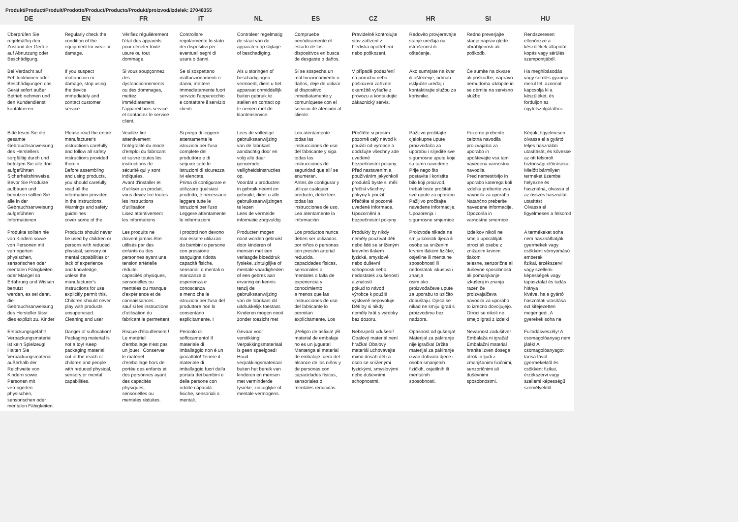Produkt/Product/Produit/Prodotto/Product/Producto/Produkt/proizvod/Izdelek: 27048355
| DE | EN | FR | IT | NL | ES | CZ | HR | SI | HU |
| --- | --- | --- | --- | --- | --- | --- | --- | --- | --- |
| Überprüfen Sie regelmäßig den Zustand der Geräte auf Abnutzung oder Beschädigung. | Regularly check the condition of the equipment for wear or damage. | Vérifiez régulièrement l'état des appareils pour déceler toute usure ou tout dommage. | Controllare regolarmente lo stato dei dispositivi per eventuali segni di usura o danni. | Controleer regelmatig de staat van de apparaten op slijtage of beschadiging. | Compruebe periódicamente el estado de los dispositivos en busca de desgaste o daños. | Pravidelně kontrolujte stav zařízení z hlediska opotřebení nebo poškození. | Redovito provjeravajte stanje uređaja na istrošenost ili oštećenje. | Redno preverjajte stanje naprav glede obrabljenosti ali poškodb. | Rendszeresen ellenőrizze a készülékek állapotát kopás vagy sérülés szempontjából. |
| Bei Verdacht auf Fehlfunktionen oder Beschädigungen das Gerät sofort außer Betrieb nehmen und den Kundendienst kontaktieren. | If you suspect malfunction or damage, stop using the device immediately and contact customer service. | Si vous soupçonnez des dysfonctionnements ou des dommages, mettez immédiatement l'appareil hors service et contactez le service client. | Se si sospettano malfunzionamenti o danni, mettere immediatamente fuori servizio l'apparecchio e contattare il servizio clienti. | Als u storingen of beschadigingen vermoedt, dient u het apparaat onmiddellijk buiten gebruik te stellen en contact op te nemen met de klantenservice. | Si se sospecha un mal funcionamiento o daños, deje de utilizar el dispositivo inmediatamente y comuníquese con el servicio de atención al cliente. | V případě podezření na poruchu nebo poškození zařízení okamžitě vyřaďte z provozu a kontaktujte zákaznický servis. | Ako sumnjate na kvar ili oštećenje, odmah isključite uređaj i kontaktirajte službu za korisnike. | Če sumite na okvare ali poškodbe, napravo nemudoma izklopite in se obrnite na servisno službo. | Ha meghibásodás vagy sérülés gyanúja merül fel, azonnal kapcsolja ki a készüléket, és forduljon az ügyfélszolgálathoz. |
| Bitte lesen Sie die gesamte Gebrauchsanweisung des Herstellers sorgfältig durch und befolgen Sie alle dort aufgeführten Sicherheitshinweise. Bevor Sie Produkte aufbauen und benutzen sollten Sie alle in der Gebrauchsanweisung aufgeführten Informationen | Please read the entire manufacturer's instructions carefully and follow all safety instructions provided therein. Before assembling and using products, you should carefully read all the information provided in the instructions. Warnings and safety guidelines cover some of the | Veuillez lire attentivement l'intégralité du mode d'emploi du fabricant et suivre toutes les instructions de sécurité qui y sont indiquées. Avant d'installer et d'utiliser un produit, vous devez lire toutes les instructions d'utilisation Lisez attentivement les informations | Si prega di leggere attentamente le istruzioni per l'uso complete del produttore e di seguire tutte le istruzioni di sicurezza ivi elencate. Prima di configurare e utilizzare qualsiasi prodotto, è necessario leggere tutte le istruzioni per l'uso Leggere attentamente le informazioni | Lees de volledige gebruiksaanwijzing van de fabrikant aandachtig door en volg alle daar genoemde veiligheidsinstructies op. Voordat u producten in gebruik neemt en gebruikt, dient u alle gebruiksaanwijzingen te lezen Lees de vermelde informatie zorgvuldig | Lea atentamente todas las instrucciones de uso del fabricante y siga todas las instrucciones de seguridad que allí se enumeran. Antes de configurar y utilizar cualquier producto, debe leer todas las instrucciones de uso. Lea atentamente la información | Přečtěte si prosím pozorně celý návod k použití od výrobce a dodržujte všechny zde uvedené bezpečnostní pokyny. Před nastavením a používáním jakýchkoli produktů byste si měli přečíst všechny pokyny k použití Přečtěte si pozorně uvedené informace. Upozornění a bezpečnostní pokyny | Pažljivo pročitajte cjelokupne upute proizvođača za uporabu i slijedite sve sigurnosne upute koje su tamo navedene. Prije nego što postavite i koristite bilo koji proizvod, trebali biste pročitati sve upute za uporabu Pažljivo pročitajte navedene informacije. Upozorenja i sigurnosne smjernice | Pozorno preberite celotna navodila proizvajalca za uporabo in upoštevajte vsa tam navedena varnostna navodila. Pred namestitvijo in uporabo katerega koli izdelka preberite vsa navodila za uporabo Natančno preberite navedene informacije. Opozorila in varnostne smernice | Kérjük, figyelmesen olvassa el a gyártó teljes használati utasítását, és kövesse az ott felsorolt biztonsági előírásokat. Mielőtt bármilyen terméket üzembe helyezne és használna, olvassa el az összes használati utasítást Olvassa el figyelmesen a felsorolt |
| Produkte sollten nie von Kindern sowie von Personen mit verringerten physischen, sensorischen oder mentalen Fähigkeiten oder Mangel an Erfahrung und Wissen benutzt werden, es sei denn, die Gebrauchsanweisung des Hersteller lässt dies explizit zu. Kinder | Products should never be used by children or persons with reduced physical, sensory or mental capabilities or lack of experience and knowledge, unless the manufacturer's instructions for use explicitly permit this. Children should never play with products unsupervised. Cleaning and user | Les produits ne doivent jamais être utilisés par des enfants ou des personnes ayant une tension artérielle réduite. capacités physiques, sensorielles ou mentales ou manque d'expérience et de connaissances sauf si les instructions d'utilisation du fabricant le permettent | I prodotti non devono mai essere utilizzati da bambini o persone con pressione sanguigna ridotta capacità fisiche, sensoriali o mentali o mancanza di esperienza e conoscenza a meno che le istruzioni per l'uso del produttore non lo consentano esplicitamente. I | Producten mogen nooit worden gebruikt door kinderen of mensen met een verlaagde bloeddruk fysieke, zintuiglijke of mentale vaardigheden of een gebrek aan ervaring en kennis tenzij de gebruiksaanwijzing van de fabrikant dit uitdrukkelijk toestaat. Kinderen mogen nooit zonder toezicht met | Los productos nunca deben ser utilizados por niños o personas con presión arterial reducida. capacidades físicas, sensoriales o mentales o falta de experiencia y conocimiento a menos que las instrucciones de uso del fabricante lo permitan explícitamente. Los | Produkty by nikdy neměly používat děti nebo lidé se sníženým krevním tlakem fyzické, smyslové nebo duševní schopnosti nebo nedostatek zkušeností a znalostí pokud to návod výrobce k použití výslovně nepovoluje. Děti by si nikdy neměly hrát s výrobky bez dozoru. | Proizvode nikada ne smiju koristiti djeca ili osobe sa sniženim krvnim tlakom fizičke, osjetilne ili mentalne sposobnosti ili nedostatak iskustva i znanja osim ako proizvođačeve upute za uporabu to izričito dopuštaju. Djeca se nikad ne smiju igrati s proizvodima bez nadzora. | Izdelkov nikoli ne smejo uporabljati otroci ali osebe z znižanim krvnim tlakom telesne, senzorične ali duševne sposobnosti ali pomanjkanje izkušenj in znanja razen če proizvajalčeva navodila za uporabo to izrecno dovoljujejo. Otroci se nikoli ne smejo igrati z izdelki | A termékeket soha nem használhatják gyermekek vagy csökkent vérnyomású emberek fizikai, érzékszervi vagy szellemi képességek vagy tapasztalat és tudás hiánya kivéve, ha a gyártó használati utasítása ezt kifejezetten megengedi. A gyerekek soha ne |
| Erstickungsgefahr! Verpackungsmaterial ist kein Spielzeug! Halten Sie Verpackungsmaterial außerhalb der Reichweite von Kindern sowie Personen mit verringerten physischen, sensorischen oder mentalen Fähigkeiten. | Danger of suffocation! Packaging material is not a toy! Keep packaging material out of the reach of children and people with reduced physical, sensory or mental capabilities. | Risque d'étouffement ! Le matériel d'emballage n'est pas un jouet ! Conserver le matériel d'emballage hors de portée des enfants et des personnes ayant des capacités physiques, sensorielles ou mentales réduites. | Pericolo di soffocamento! Il materiale di imballaggio non è un giocattolo! Tenere il materiale di imballaggio fuori dalla portata dei bambini e delle persone con ridotte capacità fisiche, sensoriali o mentali. | Gevaar voor verstikking! Verpakkingsmateriaal is geen speelgoed! Houd verpakkingsmateriaal buiten het bereik van kinderen en mensen met verminderde fysieke, zintuiglijke of mentale vermogens. | ¡Peligro de asfixia! ¡El material de embalaje no es un juguete! Mantenga el material de embalaje fuera del alcance de los niños y de personas con capacidades físicas, sensoriales o mentales reducidas. | Nebezpečí udušení! Obalový materiál není hračka! Obalový materiál uchovávejte mimo dosah dětí a osob se sníženými fyzickými, smyslovými nebo duševními schopnostmi. | Opasnost od gušenja! Materijal za pakiranje nije igračka! Držite materijal za pakiranje izvan dohvata djece i osoba smanjenih fizičkih, osjetilnih ili mentalnih sposobnosti. | Nevarnost zadušitve! Embalaža ni igrača! Embalažni material hranite izven dosega otrok in ljudi z zmanjšanimi fizičnimi, senzoričnimi ali duševnimi sposobnostmi. | Fulladásveszély! A csomagolóanyag nem játék! A csomagolóanyagot tartsa távol gyermekektől és csökkent fizikai, érzékszervi vagy szellemi képességű személyektől. |